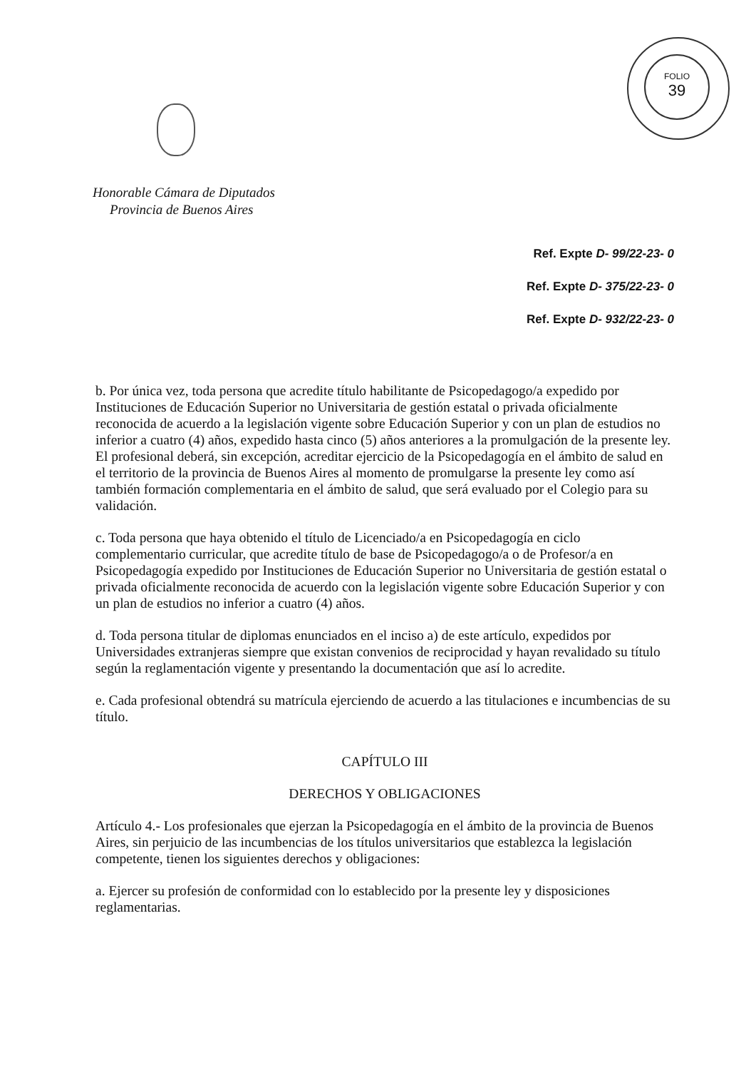FOLIO
39
Honorable Cámara de Diputados
Provincia de Buenos Aires
Ref. Expte D- 99/22-23- 0
Ref. Expte D- 375/22-23- 0
Ref. Expte D- 932/22-23- 0
b. Por única vez, toda persona que acredite título habilitante de Psicopedagogo/a expedido por Instituciones de Educación Superior no Universitaria de gestión estatal o privada oficialmente reconocida de acuerdo a la legislación vigente sobre Educación Superior y con un plan de estudios no inferior a cuatro (4) años, expedido hasta cinco (5) años anteriores a la promulgación de la presente ley. El profesional deberá, sin excepción, acreditar ejercicio de la Psicopedagogía en el ámbito de salud en el territorio de la provincia de Buenos Aires al momento de promulgarse la presente ley como así también formación complementaria en el ámbito de salud, que será evaluado por el Colegio para su validación.
c. Toda persona que haya obtenido el título de Licenciado/a en Psicopedagogía en ciclo complementario curricular, que acredite título de base de Psicopedagogo/a o de Profesor/a en Psicopedagogía expedido por Instituciones de Educación Superior no Universitaria de gestión estatal o privada oficialmente reconocida de acuerdo con la legislación vigente sobre Educación Superior y con un plan de estudios no inferior a cuatro (4) años.
d. Toda persona titular de diplomas enunciados en el inciso a) de este artículo, expedidos por Universidades extranjeras siempre que existan convenios de reciprocidad y hayan revalidado su título según la reglamentación vigente y presentando la documentación que así lo acredite.
e. Cada profesional obtendrá su matrícula ejerciendo de acuerdo a las titulaciones e incumbencias de su título.
CAPÍTULO III
DERECHOS Y OBLIGACIONES
Artículo 4.- Los profesionales que ejerzan la Psicopedagogía en el ámbito de la provincia de Buenos Aires, sin perjuicio de las incumbencias de los títulos universitarios que establezca la legislación competente, tienen los siguientes derechos y obligaciones:
a. Ejercer su profesión de conformidad con lo establecido por la presente ley y disposiciones reglamentarias.